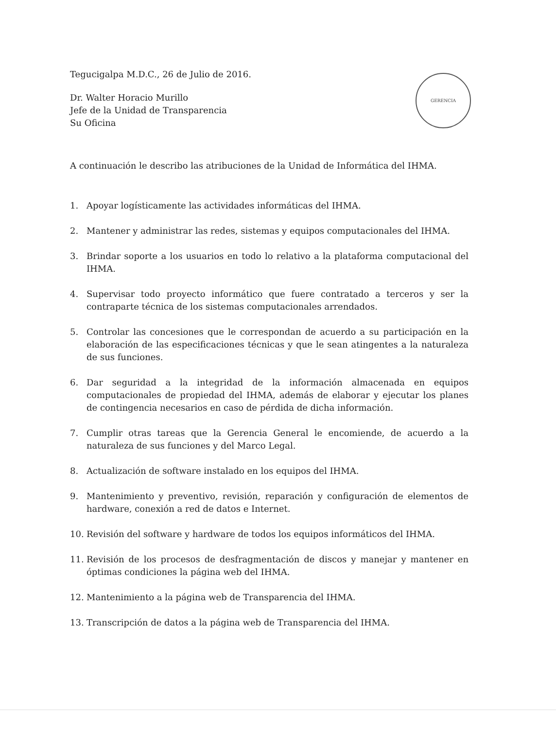GERENCIA
Tegucigalpa M.D.C., 26 de Julio de 2016.
Dr. Walter Horacio Murillo
Jefe de la Unidad de Transparencia
Su Oficina
A continuación le describo las atribuciones de la Unidad de Informática del IHMA.
1. Apoyar logísticamente las actividades informáticas del IHMA.
2. Mantener y administrar las redes, sistemas y equipos computacionales del IHMA.
3. Brindar soporte a los usuarios en todo lo relativo a la plataforma computacional del IHMA.
4. Supervisar todo proyecto informático que fuere contratado a terceros y ser la contraparte técnica de los sistemas computacionales arrendados.
5. Controlar las concesiones que le correspondan de acuerdo a su participación en la elaboración de las especificaciones técnicas y que le sean atingentes a la naturaleza de sus funciones.
6. Dar seguridad a la integridad de la información almacenada en equipos computacionales de propiedad del IHMA, además de elaborar y ejecutar los planes de contingencia necesarios en caso de pérdida de dicha información.
7. Cumplir otras tareas que la Gerencia General le encomiende, de acuerdo a la naturaleza de sus funciones y del Marco Legal.
8. Actualización de software instalado en los equipos del IHMA.
9. Mantenimiento y preventivo, revisión, reparación y configuración de elementos de hardware, conexión a red de datos e Internet.
10. Revisión del software y hardware de todos los equipos informáticos del IHMA.
11. Revisión de los procesos de desfragmentación de discos y manejar y mantener en óptimas condiciones la página web del IHMA.
12. Mantenimiento a la página web de Transparencia del IHMA.
13. Transcripción de datos a la página web de Transparencia del IHMA.